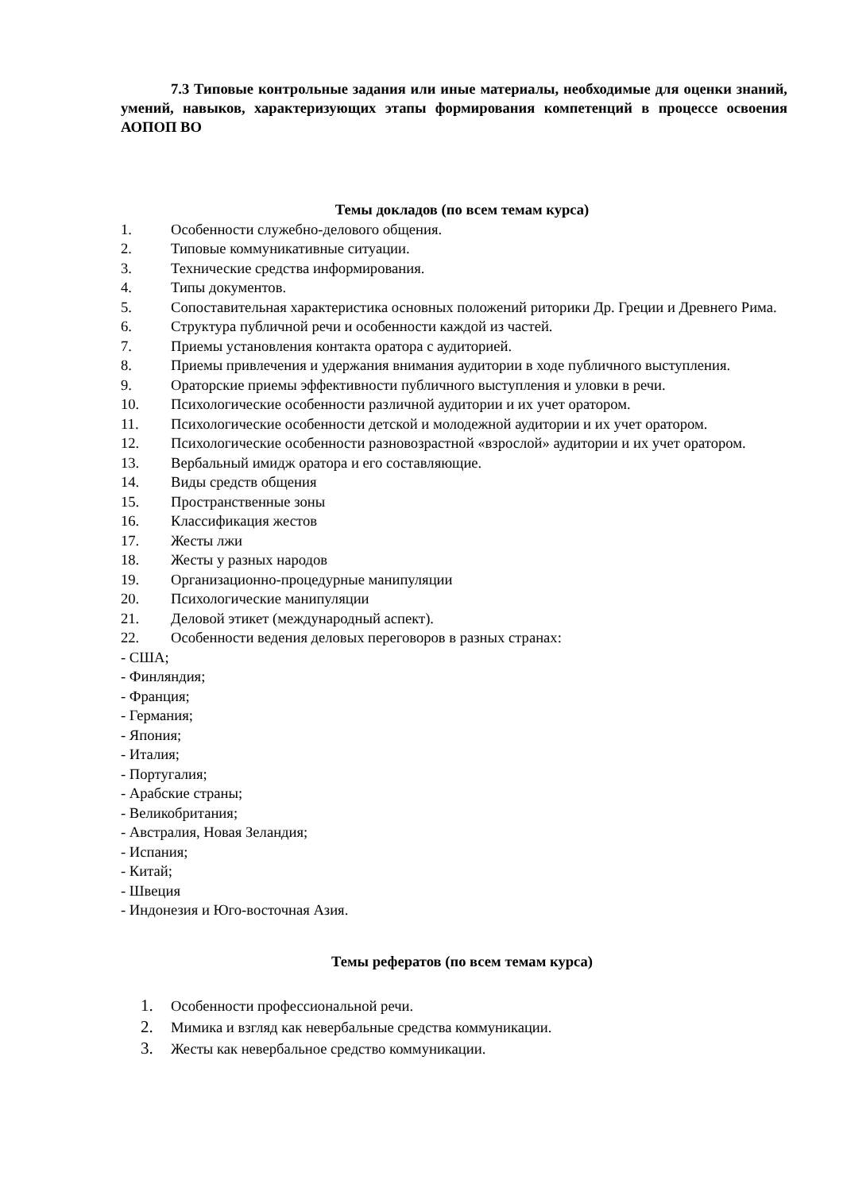7.3 Типовые контрольные задания или иные материалы, необходимые для оценки знаний, умений, навыков, характеризующих этапы формирования компетенций в процессе освоения АОПОП ВО
Темы докладов (по всем темам курса)
1. Особенности служебно-делового общения.
2. Типовые коммуникативные ситуации.
3. Технические средства информирования.
4. Типы документов.
5. Сопоставительная характеристика основных положений риторики Др. Греции и Древнего Рима.
6. Структура публичной речи и особенности каждой из частей.
7. Приемы установления контакта оратора с аудиторией.
8. Приемы привлечения и удержания внимания аудитории в ходе публичного выступления.
9. Ораторские приемы эффективности публичного выступления и уловки в речи.
10. Психологические особенности различной аудитории и их учет оратором.
11. Психологические особенности детской и молодежной аудитории и их учет оратором.
12. Психологические особенности разновозрастной «взрослой» аудитории и их учет оратором.
13. Вербальный имидж оратора и его составляющие.
14. Виды средств общения
15. Пространственные зоны
16. Классификация жестов
17. Жесты лжи
18. Жесты у разных народов
19. Организационно-процедурные манипуляции
20. Психологические манипуляции
21. Деловой этикет (международный аспект).
22. Особенности ведения деловых переговоров в разных странах:
- США;
- Финляндия;
- Франция;
- Германия;
- Япония;
- Италия;
- Португалия;
- Арабские страны;
- Великобритания;
- Австралия, Новая Зеландия;
- Испания;
- Китай;
- Швеция
- Индонезия и Юго-восточная Азия.
Темы рефератов (по всем темам курса)
1. Особенности профессиональной речи.
2. Мимика и взгляд как невербальные средства коммуникации.
3. Жесты как невербальное средство коммуникации.